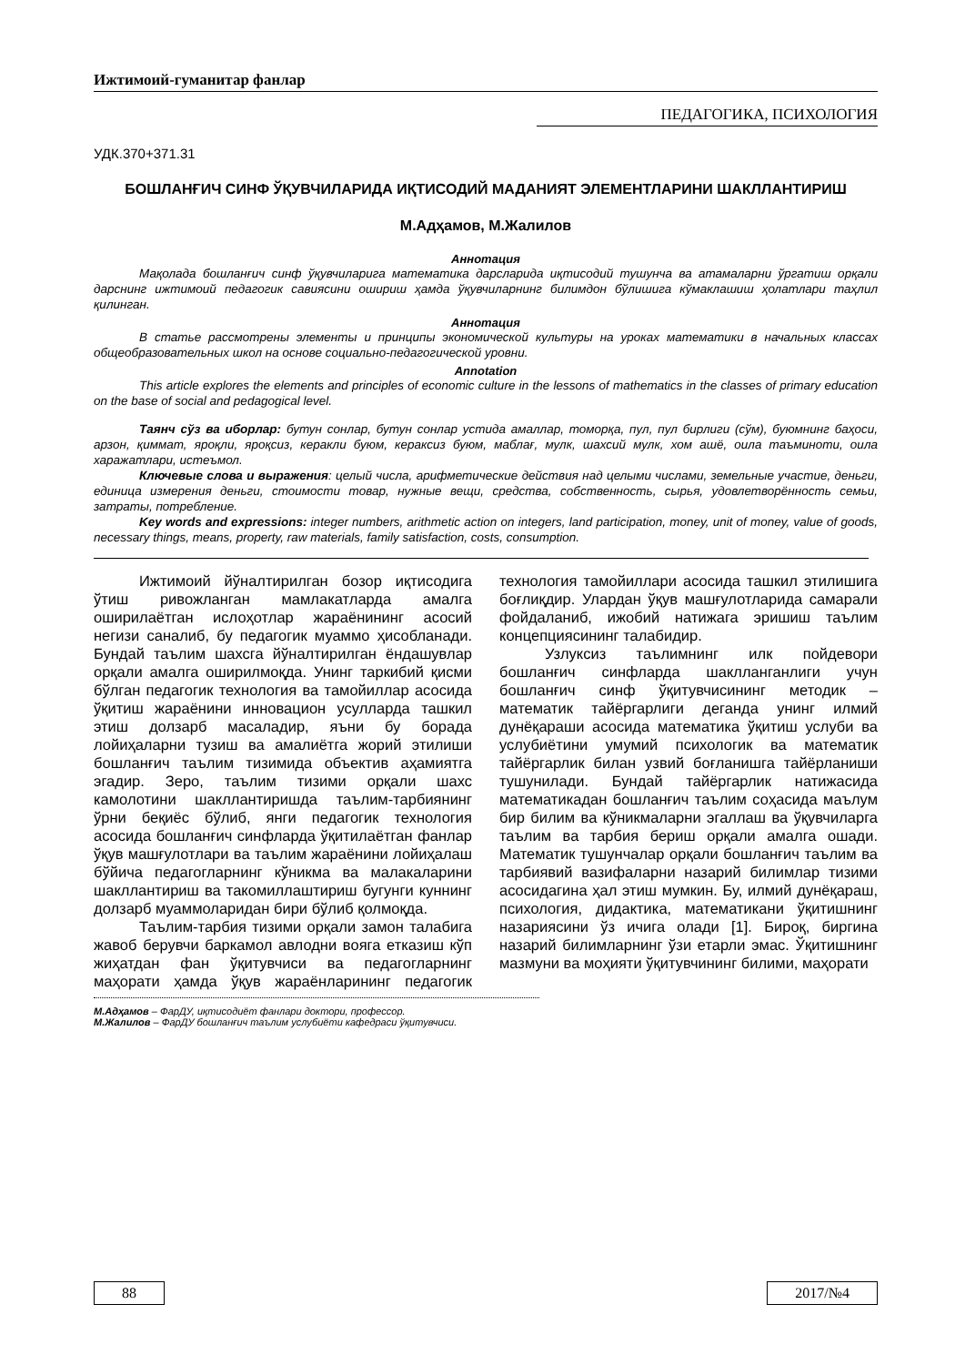Ижтимоий-гуманитар фанлар
ПЕДАГОГИКА, ПСИХОЛОГИЯ
УДК.370+371.31
БОШЛАНҒИЧ СИНФ ЎҚУВЧИЛАРИДА ИҚТИСОДИЙ МАДАНИЯТ ЭЛЕМЕНТЛАРИНИ ШАКЛЛАНТИРИШ
М.Адҳамов, М.Жалилов
Аннотация
Мақолада бошланғич синф ўқувчиларига математика дарсларида иқтисодий тушунча ва атамаларни ўргатиш орқали дарснинг ижтимоий педагогик савиясини ошириш ҳамда ўқувчиларнинг билимдон бўлишига кўмаклашиш ҳолатлари таҳлил қилинган.
Аннотация
В статье рассмотрены элементы и принципы экономической культуры на уроках математики в начальных классах общеобразовательных школ на основе социально-педагогической уровни.
Annotation
This article explores the elements and principles of economic culture in the lessons of mathematics in the classes of primary education on the base of social and pedagogical level.
Таянч сўз ва иборлар: бутун сонлар, бутун сонлар устида амаллар, томорқа, пул, пул бирлиги (сўм), буюмнинг баҳоси, арзон, қиммат, яроқли, яроқсиз, керакли буюм, кераксиз буюм, маблағ, мулк, шахсий мулк, хом ашё, оила таъминоти, оила харажатлари, истеъмол.
Ключевые слова и выражения: целый числа, арифметические действия над целыми числами, земельные участие, деньги, единица измерения деньги, стоимости товар, нужные вещи, средства, собственность, сырья, удовлетворённость семьи, затраты, потребление.
Key words and expressions: integer numbers, arithmetic action on integers, land participation, money, unit of money, value of goods, necessary things, means, property, raw materials, family satisfaction, costs, consumption.
Ижтимоий йўналтирилган бозор иқтисодига ўтиш ривожланган мамлакатларда амалга оширилаётган ислоҳотлар жараёнининг асосий негизи саналиб, бу педагогик муаммо ҳисобланади. Бундай таълим шахсга йўналтирилган ёндашувлар орқали амалга оширилмоқда. Унинг таркибий қисми бўлган педагогик технология ва тамойиллар асосида ўқитиш жараёнини инновацион усулларда ташкил этиш долзарб масаладир, яъни бу борада лойиҳаларни тузиш ва амалиётга жорий этилиши бошланғич таълим тизимида объектив аҳамиятга эгадир. Зеро, таълим тизими орқали шахс камолотини шакллантиришда таълим-тарбиянинг ўрни беқиёс бўлиб, янги педагогик технология асосида бошланғич синфларда ўқитилаётган фанлар ўқув машғулотлари ва таълим жараёнини лойиҳалаш бўйича педагогларнинг кўникма ва малакаларини шакллантириш ва такомиллаштириш бугунги куннинг долзарб муаммоларидан бири бўлиб қолмоқда.
Таълим-тарбия тизими орқали замон талабига жавоб берувчи баркамол авлодни вояга етказиш кўп жиҳатдан фан ўқитувчиси ва педагогларнинг маҳорати ҳамда ўқув жараёнларининг педагогик технология тамойиллари асосида ташкил этилишига боғлиқдир. Улардан ўқув машғулотларида самарали фойдаланиб, ижобий натижага эришиш таълим концепциясининг талабидир.
Узлуксиз таълимнинг илк пойдевори бошланғич синфларда шаклланганлиги учун бошланғич синф ўқитувчисининг методик – математик тайёргарлиги деганда унинг илмий дунёқараши асосида математика ўқитиш услуби ва услубиётини умумий психологик ва математик тайёргарлик билан узвий боғланишга тайёрланиши тушунилади. Бундай тайёргарлик натижасида математикадан бошланғич таълим соҳасида маълум бир билим ва кўникмаларни эгаллаш ва ўқувчиларга таълим ва тарбия бериш орқали амалга ошади. Математик тушунчалар орқали бошланғич таълим ва тарбиявий вазифаларни назарий билимлар тизими асосидагина ҳал этиш мумкин. Бу, илмий дунёқараш, психология, дидактика, математикани ўқитишнинг назариясини ўз ичига олади [1]. Бироқ, биргина назарий билимларнинг ўзи етарли эмас. Ўқитишнинг мазмуни ва моҳияти ўқитувчининг билими, маҳорати
М.Адҳамов – ФарДУ, иқтисодиёт фанлари доктори, профессор.
М.Жалилов – ФарДУ бошланғич таълим услубиёти кафедраси ўқитувчиси.
88 2017/№4